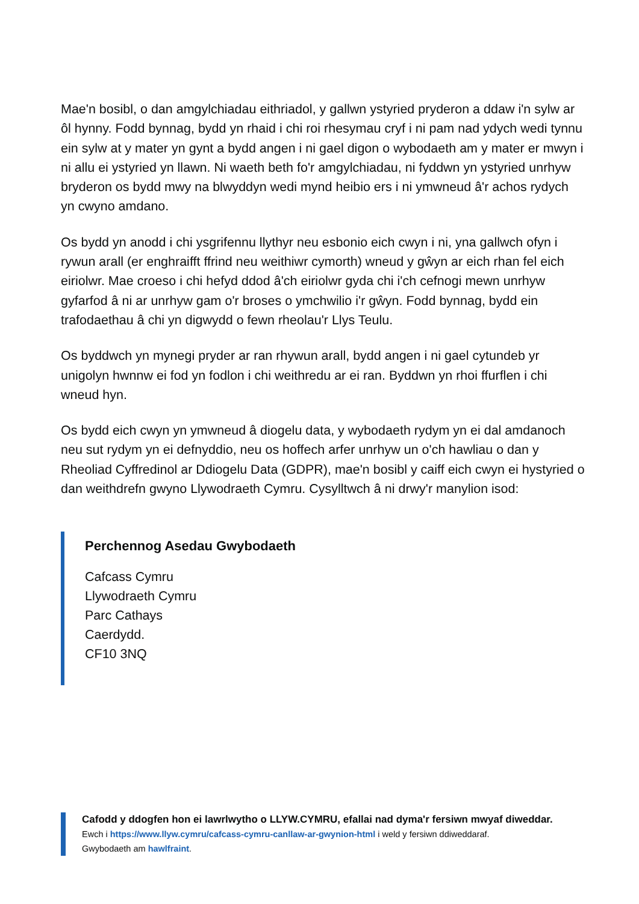Mae'n bosibl, o dan amgylchiadau eithriadol, y gallwn ystyried pryderon a ddaw i'n sylw ar ôl hynny. Fodd bynnag, bydd yn rhaid i chi roi rhesymau cryf i ni pam nad ydych wedi tynnu ein sylw at y mater yn gynt a bydd angen i ni gael digon o wybodaeth am y mater er mwyn i ni allu ei ystyried yn llawn. Ni waeth beth fo'r amgylchiadau, ni fyddwn yn ystyried unrhyw bryderon os bydd mwy na blwyddyn wedi mynd heibio ers i ni ymwneud â'r achos rydych yn cwyno amdano.
Os bydd yn anodd i chi ysgrifennu llythyr neu esbonio eich cwyn i ni, yna gallwch ofyn i rywun arall (er enghraifft ffrind neu weithiwr cymorth) wneud y gŵyn ar eich rhan fel eich eiriolwr. Mae croeso i chi hefyd ddod â'ch eiriolwr gyda chi i'ch cefnogi mewn unrhyw gyfarfod â ni ar unrhyw gam o'r broses o ymchwilio i'r gŵyn. Fodd bynnag, bydd ein trafodaethau â chi yn digwydd o fewn rheolau'r Llys Teulu.
Os byddwch yn mynegi pryder ar ran rhywun arall, bydd angen i ni gael cytundeb yr unigolyn hwnnw ei fod yn fodlon i chi weithredu ar ei ran. Byddwn yn rhoi ffurflen i chi wneud hyn.
Os bydd eich cwyn yn ymwneud â diogelu data, y wybodaeth rydym yn ei dal amdanoch neu sut rydym yn ei defnyddio, neu os hoffech arfer unrhyw un o'ch hawliau o dan y Rheoliad Cyffredinol ar Ddiogelu Data (GDPR), mae'n bosibl y caiff eich cwyn ei hystyried o dan weithdrefn gwyno Llywodraeth Cymru. Cysylltwch â ni drwy'r manylion isod:
Perchennog Asedau Gwybodaeth
Cafcass Cymru
Llywodraeth Cymru
Parc Cathays
Caerdydd.
CF10 3NQ
Cafodd y ddogfen hon ei lawrlwytho o LLYW.CYMRU, efallai nad dyma'r fersiwn mwyaf diweddar.
Ewch i https://www.llyw.cymru/cafcass-cymru-canllaw-ar-gwynion-html i weld y fersiwn ddiweddaraf.
Gwybodaeth am hawlfraint.